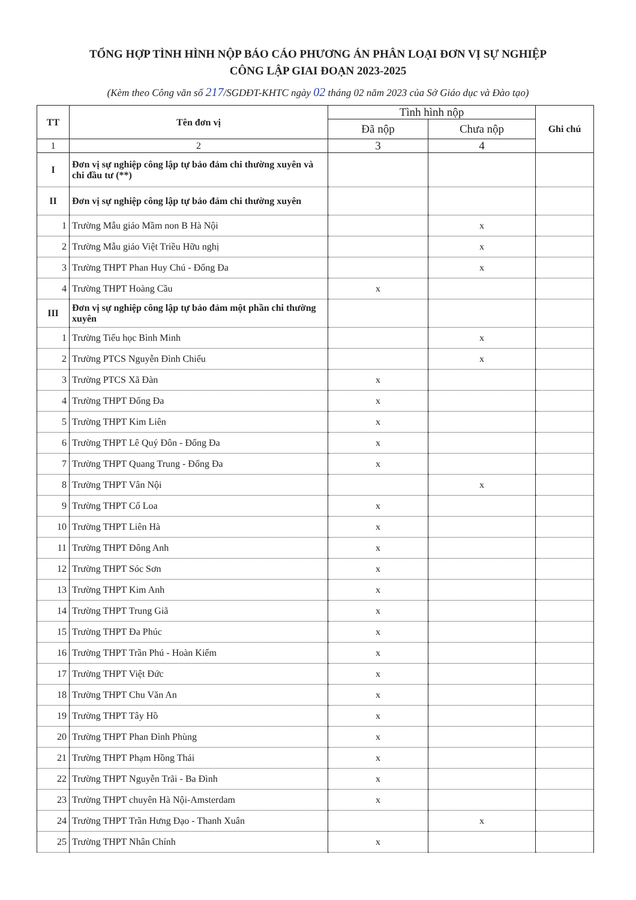TỔNG HỢP TÌNH HÌNH NỘP BÁO CÁO PHƯƠNG ÁN PHÂN LOẠI ĐƠN VỊ SỰ NGHIỆP
CÔNG LẬP GIAI ĐOẠN 2023-2025
(Kèm theo Công văn số 217/SGDĐT-KHTC ngày 02 tháng 02 năm 2023 của Sở Giáo dục và Đào tạo)
| TT | Tên đơn vị | Tình hình nộp | | Ghi chú |
| --- | --- | --- | --- | --- |
| | | Đã nộp | Chưa nộp | |
| 1 | 2 | 3 | 4 | |
| I | Đơn vị sự nghiệp công lập tự bảo đảm chi thường xuyên và chi đầu tư (**) | | | |
| II | Đơn vị sự nghiệp công lập tự bảo đảm chi thường xuyên | | | |
| 1 | Trường Mẫu giáo Mầm non B Hà Nội | | x | |
| 2 | Trường Mẫu giáo Việt Triều Hữu nghị | | x | |
| 3 | Trường THPT Phan Huy Chú - Đống Đa | | x | |
| 4 | Trường THPT Hoàng Cầu | x | | |
| III | Đơn vị sự nghiệp công lập tự bảo đảm một phần chi thường xuyên | | | |
| 1 | Trường Tiểu học Bình Minh | | x | |
| 2 | Trường PTCS Nguyễn Đình Chiểu | | x | |
| 3 | Trường PTCS Xã Đàn | x | | |
| 4 | Trường THPT Đống Đa | x | | |
| 5 | Trường THPT Kim Liên | x | | |
| 6 | Trường THPT Lê Quý Đôn - Đống Đa | x | | |
| 7 | Trường THPT Quang Trung - Đống Đa | x | | |
| 8 | Trường THPT Vân Nội | | x | |
| 9 | Trường THPT Cổ Loa | x | | |
| 10 | Trường THPT Liên Hà | x | | |
| 11 | Trường THPT Đông Anh | x | | |
| 12 | Trường THPT Sóc Sơn | x | | |
| 13 | Trường THPT Kim Anh | x | | |
| 14 | Trường THPT Trung Giã | x | | |
| 15 | Trường THPT Đa Phúc | x | | |
| 16 | Trường THPT Trần Phú - Hoàn Kiếm | x | | |
| 17 | Trường THPT Việt Đức | x | | |
| 18 | Trường THPT Chu Văn An | x | | |
| 19 | Trường THPT Tây Hồ | x | | |
| 20 | Trường THPT Phan Đình Phùng | x | | |
| 21 | Trường THPT Phạm Hồng Thái | x | | |
| 22 | Trường THPT Nguyễn Trãi - Ba Đình | x | | |
| 23 | Trường THPT chuyên Hà Nội-Amsterdam | x | | |
| 24 | Trường THPT Trần Hưng Đạo - Thanh Xuân | | x | |
| 25 | Trường THPT Nhân Chính | x | | |